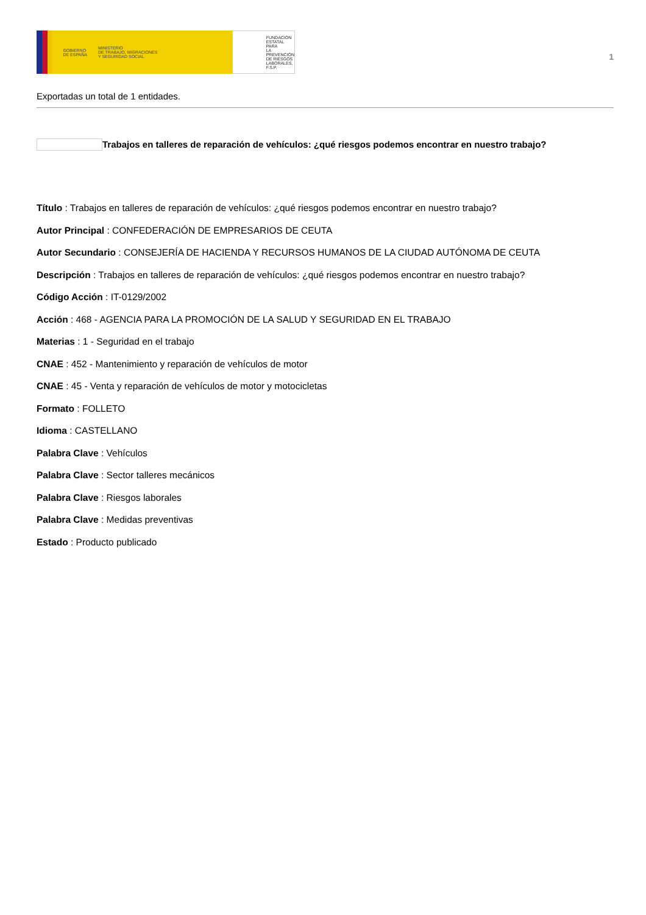GOBIERNO
DE ESPAÑA MINISTERIO
DE TRABAJO, MIGRACIONES
Y SEGURIDAD SOCIAL
FUNDACIÓN
ESTATAL PARA
LA PREVENCIÓN
DE RIESGOS
LABORALES, F.S.P.
1
Exportadas un total de 1 entidades.
Trabajos en talleres de reparación de vehículos: ¿qué riesgos podemos encontrar en nuestro trabajo?
Título : Trabajos en talleres de reparación de vehículos: ¿qué riesgos podemos encontrar en nuestro trabajo?
Autor Principal : CONFEDERACIÓN DE EMPRESARIOS DE CEUTA
Autor Secundario : CONSEJERÍA DE HACIENDA Y RECURSOS HUMANOS DE LA CIUDAD AUTÓNOMA DE CEUTA
Descripción : Trabajos en talleres de reparación de vehículos: ¿qué riesgos podemos encontrar en nuestro trabajo?
Código Acción : IT-0129/2002
Acción : 468 - AGENCIA PARA LA PROMOCIÓN DE LA SALUD Y SEGURIDAD EN EL TRABAJO
Materias : 1 - Seguridad en el trabajo
CNAE : 452 - Mantenimiento y reparación de vehículos de motor
CNAE : 45 - Venta y reparación de vehículos de motor y motocicletas
Formato : FOLLETO
Idioma : CASTELLANO
Palabra Clave : Vehículos
Palabra Clave : Sector talleres mecánicos
Palabra Clave : Riesgos laborales
Palabra Clave : Medidas preventivas
Estado : Producto publicado